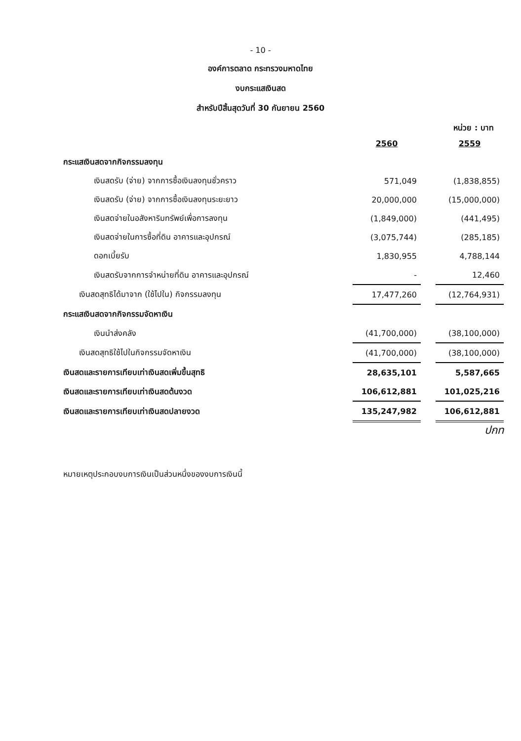- 10 -
องค์การตลาด กระทรวงมหาดไทย
งบกระแสเงินสด
สำหรับปีสิ้นสุดวันที่ 30 กันยายน 2560
หน่วย : บาท
| | 2560 | | 2559 |
| กระแสเงินสดจากกิจกรรมลงทุน | | | |
| เงินสดรับ (จ่าย) จากการซื้อเงินลงทุนชั่วคราว | 571,049 | | (1,838,855) |
| เงินสดรับ (จ่าย) จากการซื้อเงินลงทุนระยะยาว | 20,000,000 | | (15,000,000) |
| เงินสดจ่ายในอสังหาริมทรัพย์เพื่อการลงทุน | (1,849,000) | | (441,495) |
| เงินสดจ่ายในการซื้อที่ดิน อาคารและอุปกรณ์ | (3,075,744) | | (285,185) |
| ดอกเบี้ยรับ | 1,830,955 | | 4,788,144 |
| เงินสดรับจากการจำหน่ายที่ดิน อาคารและอุปกรณ์ | - | | 12,460 |
| เงินสดสุทธิได้มาจาก (ใช้ไปใน) กิจกรรมลงทุน | 17,477,260 | | (12,764,931) |
| กระแสเงินสดจากกิจกรรมจัดหาเงิน | | | |
| เงินนำส่งคลัง | (41,700,000) | | (38,100,000) |
| เงินสดสุทธิใช้ไปในกิจกรรมจัดหาเงิน | (41,700,000) | | (38,100,000) |
| เงินสดและรายการเทียบเท่าเงินสดเพิ่มขึ้นสุทธิ | 28,635,101 | | 5,587,665 |
| เงินสดและรายการเทียบเท่าเงินสดต้นงวด | 106,612,881 | | 101,025,216 |
| เงินสดและรายการเทียบเท่าเงินสดปลายงวด | 135,247,982 | | 106,612,881 |
ปกท
หมายเหตุประกอบงบการเงินเป็นส่วนหนึ่งของงบการเงินนี้